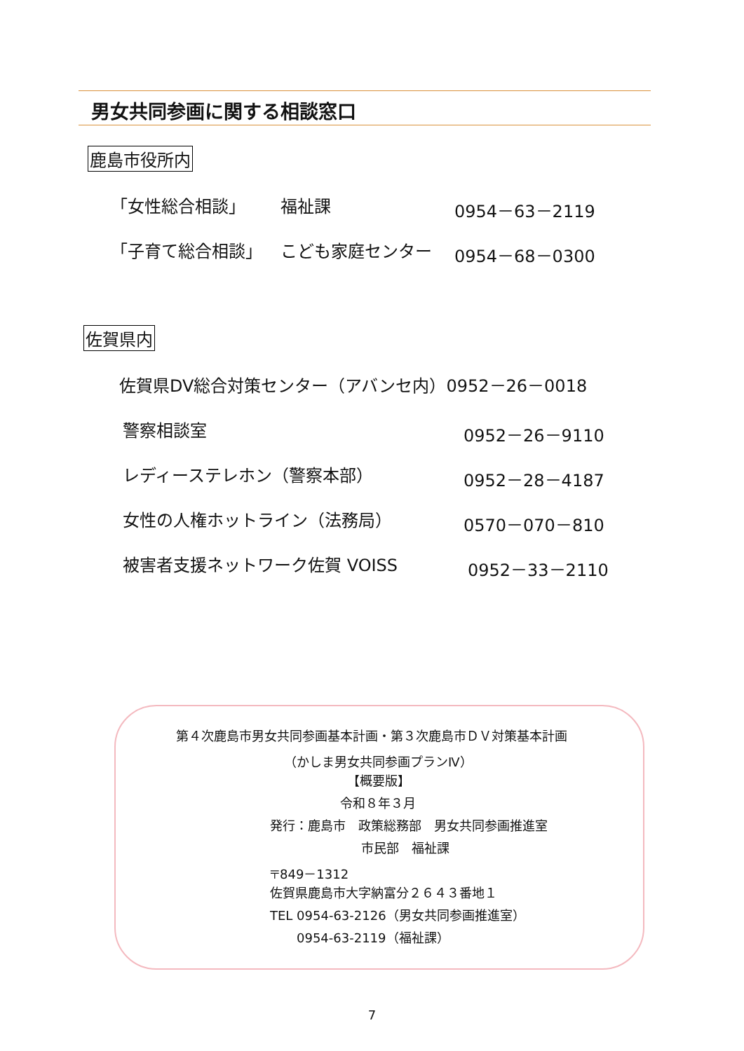男女共同参画に関する相談窓口
鹿島市役所内
「女性総合相談」 福祉課 0954－63－2119
「子育て総合相談」 こども家庭センター 0954－68－0300
佐賀県内
佐賀県DV総合対策センター（アバンセ内）0952－26－0018
警察相談室 0952－26－9110
レディーステレホン（警察本部） 0952－28－4187
女性の人権ホットライン（法務局） 0570－070－810
被害者支援ネットワーク佐賀 VOISS 0952－33－2110
第４次鹿島市男女共同参画基本計画・第３次鹿島市ＤＶ対策基本計画
（かしま男女共同参画プランⅣ）
【概要版】
令和８年３月
発行：鹿島市　政策総務部　男女共同参画推進室
市民部　福祉課
〒849－1312
佐賀県鹿島市大字納富分２６４３番地１
TEL 0954-63-2126（男女共同参画推進室）
0954-63-2119（福祉課）
7